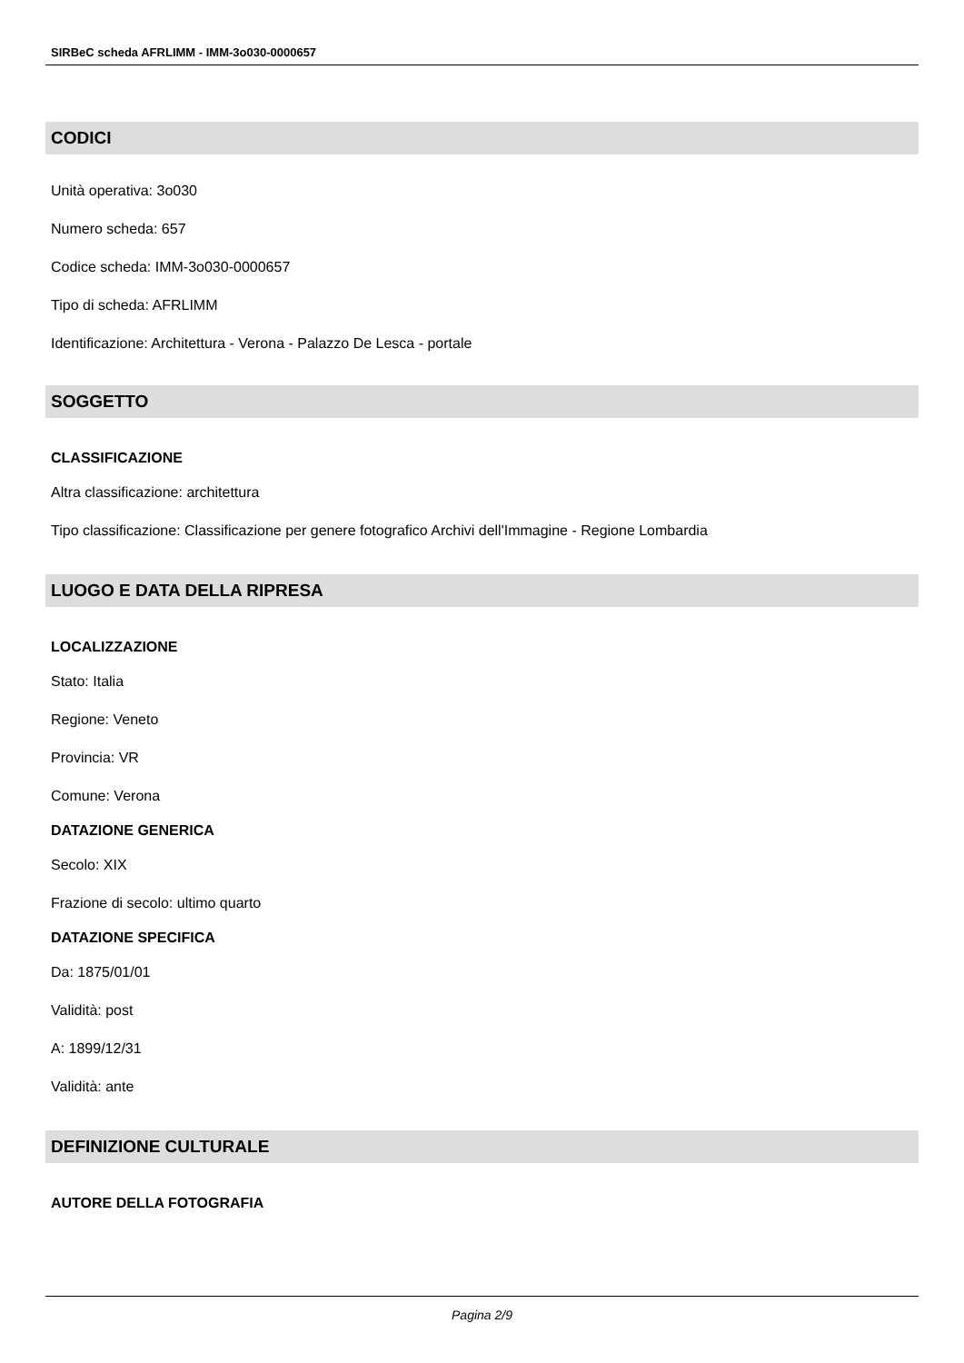SIRBeC scheda AFRLIMM - IMM-3o030-0000657
CODICI
Unità operativa: 3o030
Numero scheda: 657
Codice scheda: IMM-3o030-0000657
Tipo di scheda: AFRLIMM
Identificazione: Architettura - Verona - Palazzo De Lesca - portale
SOGGETTO
CLASSIFICAZIONE
Altra classificazione: architettura
Tipo classificazione: Classificazione per genere fotografico Archivi dell'Immagine - Regione Lombardia
LUOGO E DATA DELLA RIPRESA
LOCALIZZAZIONE
Stato: Italia
Regione: Veneto
Provincia: VR
Comune: Verona
DATAZIONE GENERICA
Secolo: XIX
Frazione di secolo: ultimo quarto
DATAZIONE SPECIFICA
Da: 1875/01/01
Validità: post
A: 1899/12/31
Validità: ante
DEFINIZIONE CULTURALE
AUTORE DELLA FOTOGRAFIA
Pagina 2/9